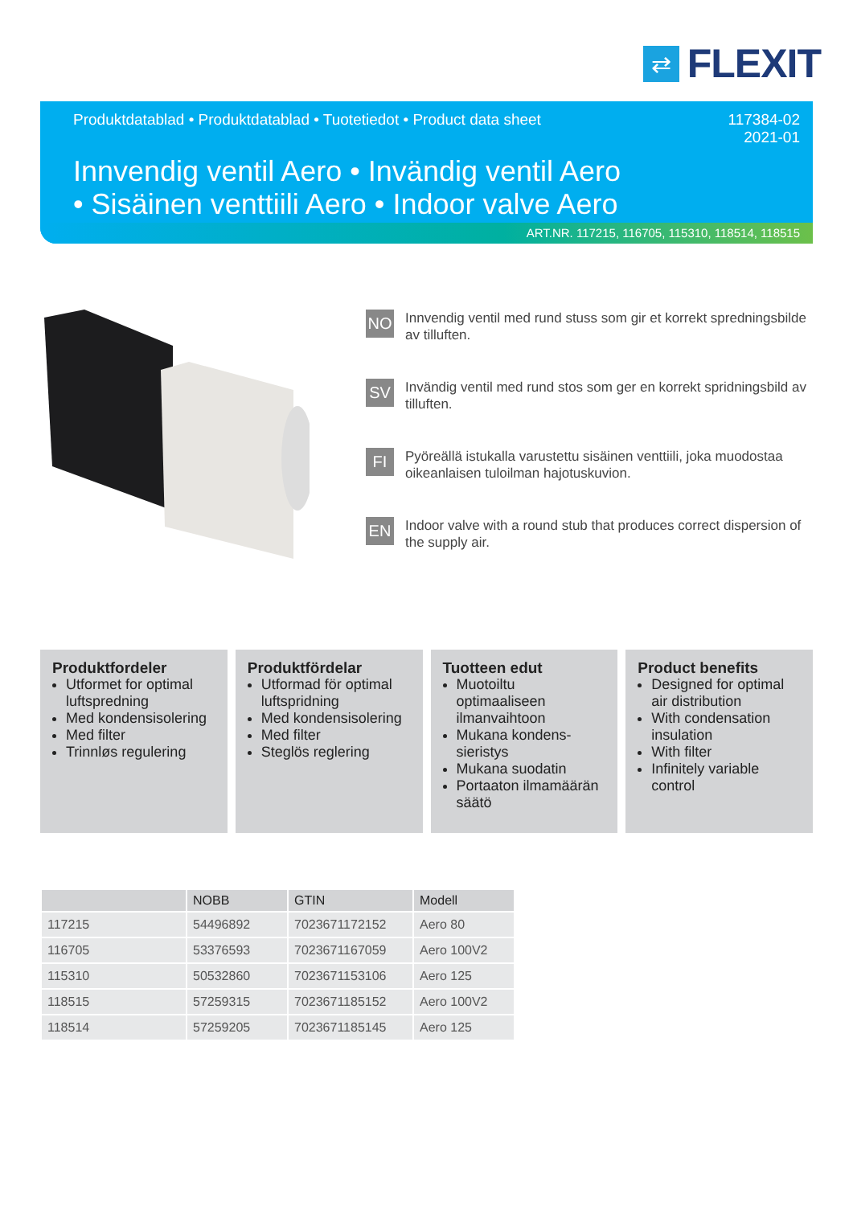⇄
FLEXIT
Produktdatablad • Produktdatablad • Tuotetiedot • Product data sheet
117384-02
2021-01
Innvendig ventil Aero • Invändig ventil Aero
• Sisäinen venttiili Aero • Indoor valve Aero
ART.NR. 117215, 116705, 115310, 118514, 118515
NO
Innvendig ventil med rund stuss som gir et korrekt spredningsbilde av tilluften.
SV
Invändig ventil med rund stos som ger en korrekt spridningsbild av tilluften.
FI
Pyöreällä istukalla varustettu sisäinen venttiili, joka muodostaa oikeanlaisen tuloilman hajotuskuvion.
EN
Indoor valve with a round stub that produces correct dispersion of the supply air.
Produktfordeler
Utformet for optimal luftspredning
Med kondensisolering
Med filter
Trinnløs regulering
Produktfördelar
Utformad för optimal luftspridning
Med kondensisolering
Med filter
Steglös reglering
Tuotteen edut
Muotoiltu optimaaliseen ilmanvaihtoon
Mukana kondens-sieristys
Mukana suodatin
Portaaton ilmamäärän säätö
Product benefits
Designed for optimal air distribution
With condensation insulation
With filter
Infinitely variable control
| | NOBB | GTIN | Modell |
| --- | --- | --- | --- |
| 117215 | 54496892 | 7023671172152 | Aero 80 |
| 116705 | 53376593 | 7023671167059 | Aero 100V2 |
| 115310 | 50532860 | 7023671153106 | Aero 125 |
| 118515 | 57259315 | 7023671185152 | Aero 100V2 |
| 118514 | 57259205 | 7023671185145 | Aero 125 |